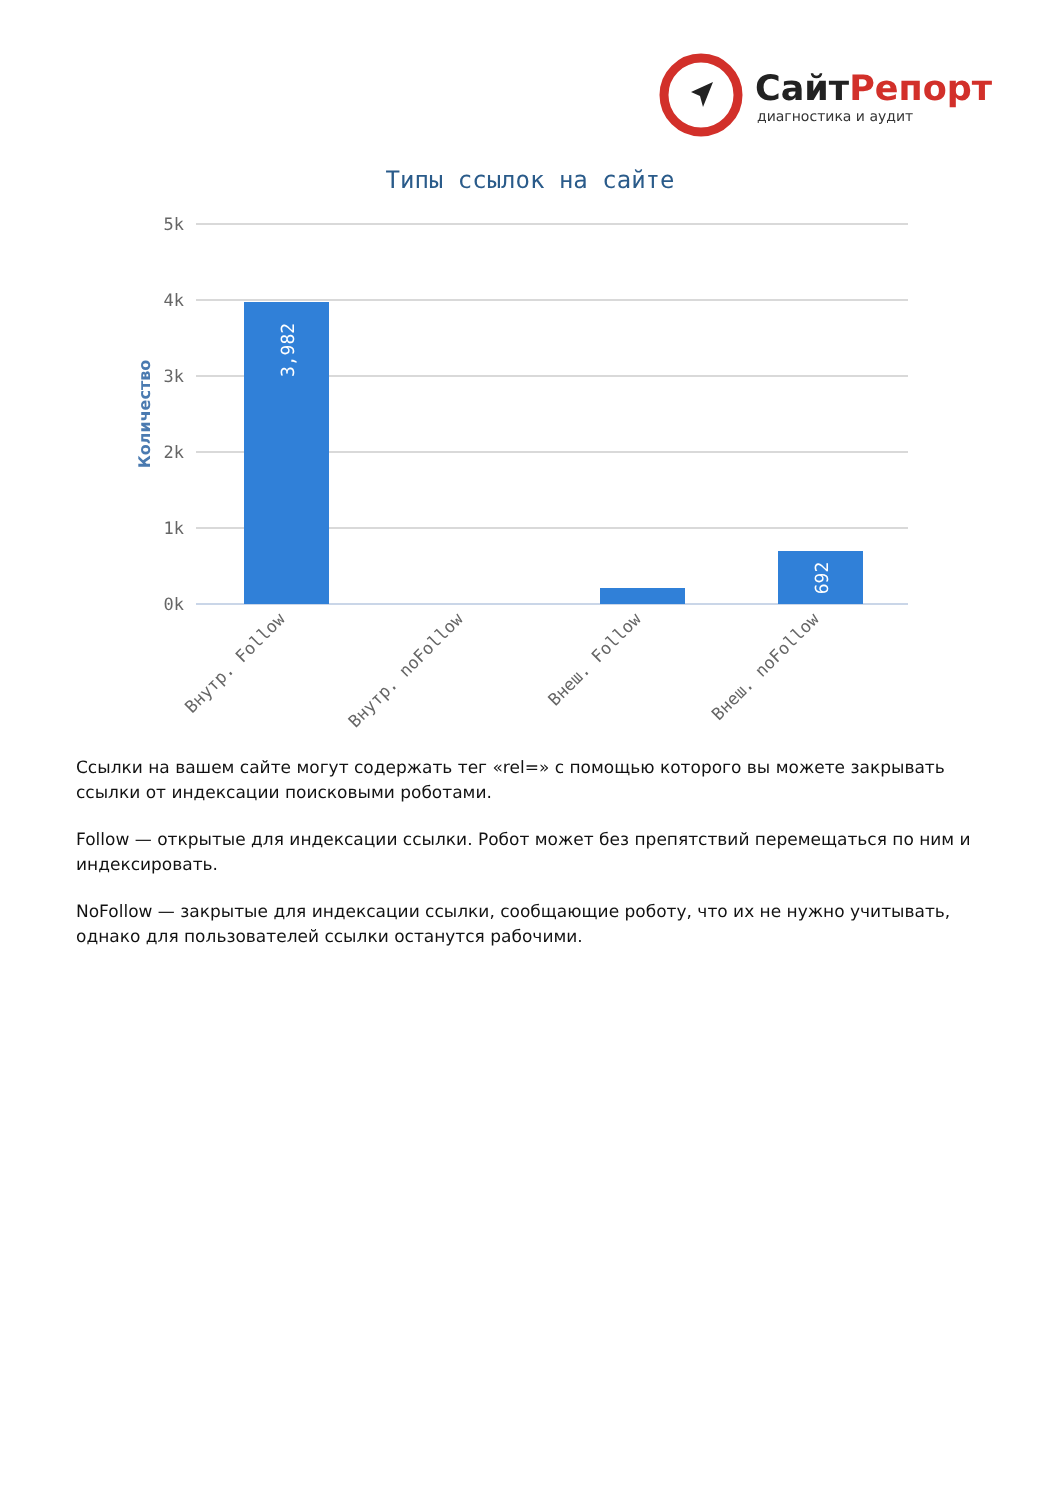СайтРепорт
диагностика и аудит
Типы ссылок на сайте
5k
4k
3k
2k
1k
0k
Количество
3,982
692
Внутр. Follow
Внутр. noFollow
Внеш. Follow
Внеш. noFollow
Ссылки на вашем сайте могут содержать тег «rel=» с помощью которого вы можете закрывать ссылки от индексации поисковыми роботами.
Follow — открытые для индексации ссылки. Робот может без препятствий перемещаться по ним и индексировать.
NoFollow — закрытые для индексации ссылки, сообщающие роботу, что их не нужно учитывать, однако для пользователей ссылки останутся рабочими.